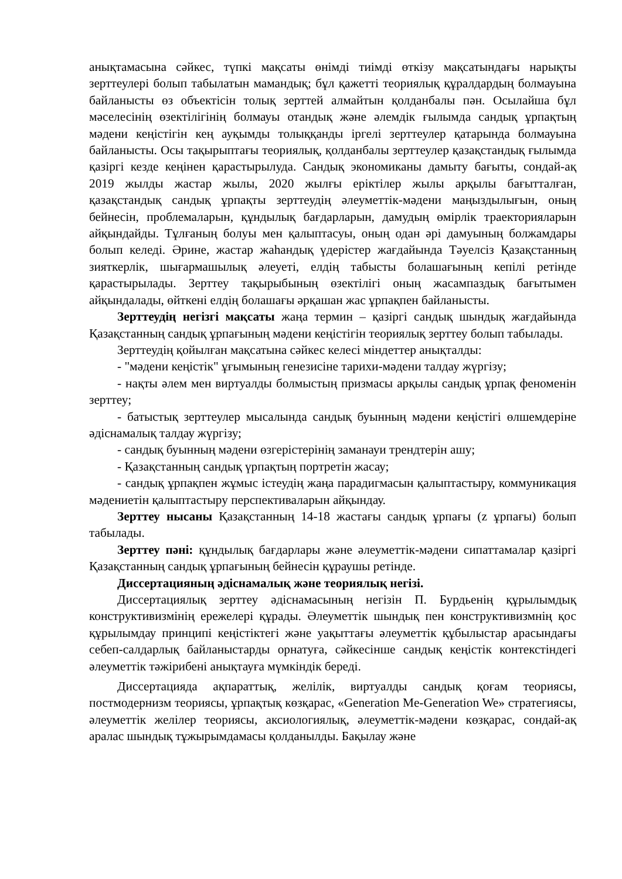анықтамасына сәйкес, түпкі мақсаты өнімді тиімді өткізу мақсатындағы нарықты зерттеулері болып табылатын мамандық; бұл қажетті теориялық құралдардың болмауына байланысты өз объектісін толық зерттей алмайтын қолданбалы пән. Осылайша бұл мәселесінің өзектілігінің болмауы отандық және әлемдік ғылымда сандық ұрпақтың мәдени кеңістігін кең ауқымды толыққанды іргелі зерттеулер қатарында болмауына байланысты. Осы тақырыптағы теориялық, қолданбалы зерттеулер қазақстандық ғылымда қазіргі кезде кеңінен қарастырылуда. Сандық экономиканы дамыту бағыты, сондай-ақ 2019 жылды жастар жылы, 2020 жылғы еріктілер жылы арқылы бағытталған, қазақстандық сандық ұрпақты зерттеудің әлеуметтік-мәдени маңыздылығын, оның бейнесін, проблемаларын, құндылық бағдарларын, дамудың өмірлік траекторияларын айқындайды. Тұлғаның болуы мен қалыптасуы, оның одан әрі дамуының болжамдары болып келеді. Әрине, жастар жаһандық үдерістер жағдайында Тәуелсіз Қазақстанның зияткерлік, шығармашылық әлеуеті, елдің табысты болашағының кепілі ретінде қарастырылады. Зерттеу тақырыбының өзектілігі оның жасампаздық бағытымен айқындалады, өйткені елдің болашағы әрқашан жас ұрпақпен байланысты.
Зерттеудің негізгі мақсаты жаңа термин – қазіргі сандық шындық жағдайында Қазақстанның сандық ұрпағының мәдени кеңістігін теориялық зерттеу болып табылады.
Зерттеудің қойылған мақсатына сәйкес келесі міндеттер анықталды:
- "мәдени кеңістік" ұғымының генезисіне тарихи-мәдени талдау жүргізу;
- нақты әлем мен виртуалды болмыстың призмасы арқылы сандық ұрпақ феноменін зерттеу;
- батыстық зерттеулер мысалында сандық буынның мәдени кеңістігі өлшемдеріне әдіснамалық талдау жүргізу;
- сандық буынның мәдени өзгерістерінің заманауи трендтерін ашу;
- Қазақстанның сандық үрпақтың портретін жасау;
- сандық ұрпақпен жұмыс істеудің жаңа парадигмасын қалыптастыру, коммуникация мәдениетін қалыптастыру перспективаларын айқындау.
Зерттеу нысаны Қазақстанның 14-18 жастағы сандық ұрпағы (z ұрпағы) болып табылады.
Зерттеу пәні: құндылық бағдарлары және әлеуметтік-мәдени сипаттамалар қазіргі Қазақстанның сандық ұрпағының бейнесін құраушы ретінде.
Диссертацияның әдіснамалық және теориялық негізі.
Диссертациялық зерттеу әдіснамасының негізін П. Бурдьенің құрылымдық конструктивизмінің ережелері құрады. Әлеуметтік шындық пен конструктивизмнің қос құрылымдау принципі кеңістіктегі және уақыттағы әлеуметтік құбылыстар арасындағы себеп-салдарлық байланыстарды орнатуға, сәйкесінше сандық кеңістік контекстіндегі әлеуметтік тәжірибені анықтауға мүмкіндік береді.
Диссертацияда ақпараттық, желілік, виртуалды сандық қоғам теориясы, постмодернизм теориясы, ұрпақтық көзқарас, «Generation Me-Generation We» стратегиясы, әлеуметтік желілер теориясы, аксиологиялық, әлеуметтік-мәдени көзқарас, сондай-ақ аралас шындық тұжырымдамасы қолданылды. Бақылау және